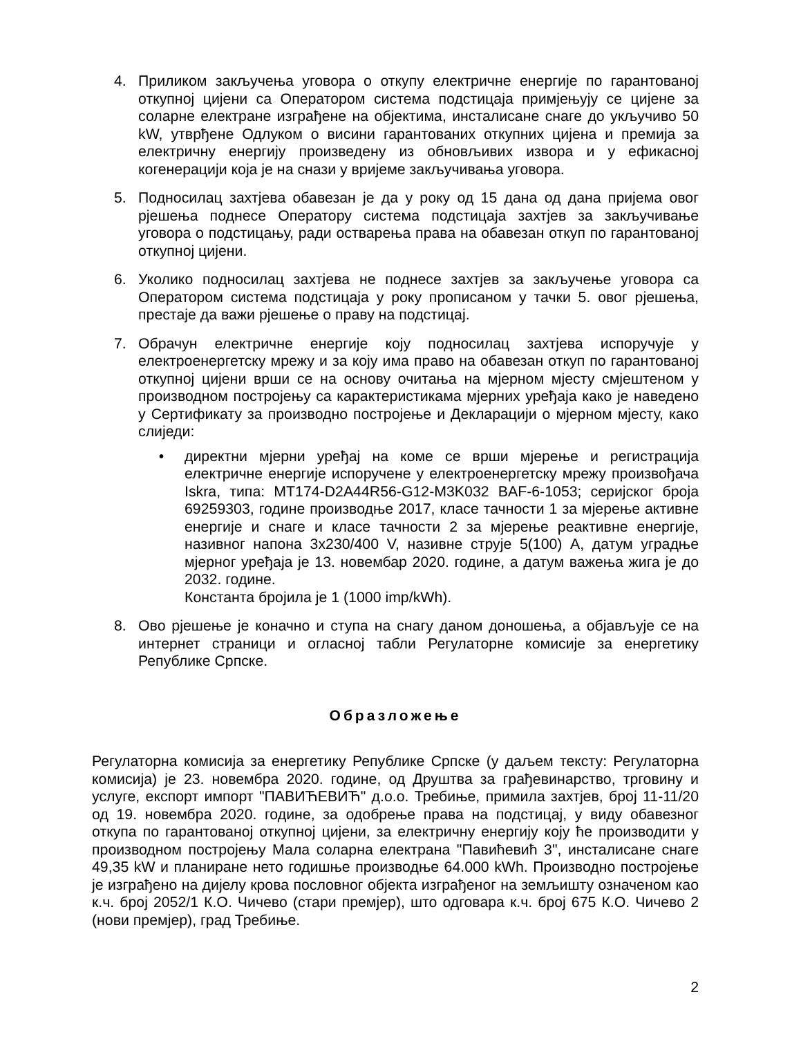4. Приликом закључења уговора о откупу електричне енергије по гарантованој откупној цијени са Оператором система подстицаја примјењују се цијене за соларне електране изграђене на објектима, инсталисане снаге до укључиво 50 kW, утврђене Одлуком о висини гарантованих откупних цијена и премија за електричну енергију произведену из обновљивих извора и у ефикасној когенерацији која је на снази у вријеме закључивања уговора.
5. Подносилац захтјева обавезан је да у року од 15 дана од дана пријема овог рјешења поднесе Оператору система подстицаја захтјев за закључивање уговора о подстицању, ради остварења права на обавезан откуп по гарантованој откупној цијени.
6. Уколико подносилац захтјева не поднесе захтјев за закључење уговора са Оператором система подстицаја у року прописаном у тачки 5. овог рјешења, престаје да важи рјешење о праву на подстицај.
7. Обрачун електричне енергије коју подносилац захтјева испоручује у електроенергетску мрежу и за коју има право на обавезан откуп по гарантованој откупној цијени врши се на основу очитања на мјерном мјесту смјештеном у производном постројењу са карактеристикама мјерних уређаја како је наведено у Сертификату за производно постројење и Декларацији о мјерном мјесту, како слиједи:
• директни мјерни уређај на коме се врши мјерење и регистрација електричне енергије испоручене у електроенергетску мрежу произвођача Iskra, типа: MT174-D2A44R56-G12-M3K032 BAF-6-1053; серијског броја 69259303, године производње 2017, класе тачности 1 за мјерење активне енергије и снаге и класе тачности 2 за мјерење реактивне енергије, називног напона 3x230/400 V, називне струје 5(100) А, датум уградње мјерног уређаја је 13. новембар 2020. године, а датум важења жига је до 2032. године.
Константа бројила је 1 (1000 imp/kWh).
8. Ово рјешење је коначно и ступа на снагу даном доношења, а објављује се на интернет страници и огласној табли Регулаторне комисије за енергетику Републике Српске.
Образложење
Регулаторна комисија за енергетику Републике Српске (у даљем тексту: Регулаторна комисија) је 23. новембра 2020. године, од Друштва за грађевинарство, трговину и услуге, експорт импорт "ПАВИЋЕВИЋ" д.о.о. Требиње, примила захтјев, број 11-11/20 од 19. новембра 2020. године, за одобрење права на подстицај, у виду обавезног откупа по гарантованој откупној цијени, за електричну енергију коју ће производити у производном постројењу Мала соларна електрана "Павићевић 3", инсталисане снаге 49,35 kW и планиране нето годишње производње 64.000 kWh. Производно постројење је изграђено на дијелу крова пословног објекта изграђеног на земљишту означеном као к.ч. број 2052/1 К.О. Чичево (стари премјер), што одговара к.ч. број 675 К.О. Чичево 2 (нови премјер), град Требиње.
2